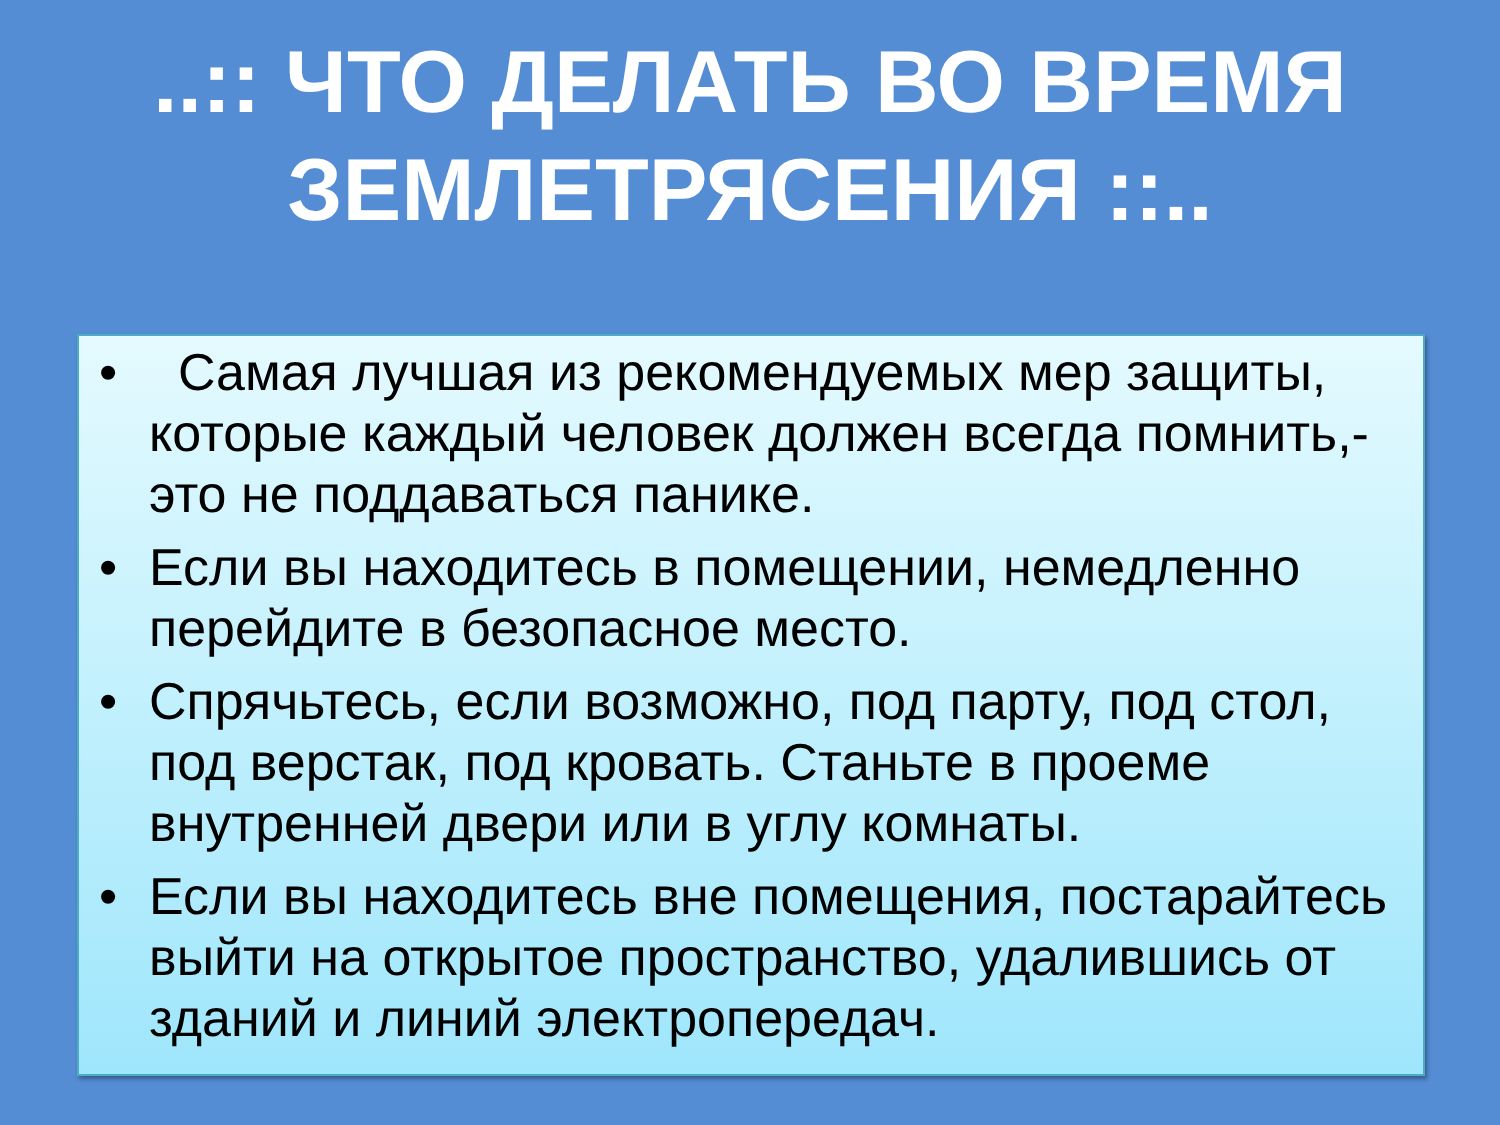..:: ЧТО ДЕЛАТЬ ВО ВРЕМЯ
ЗЕМЛЕТРЯСЕНИЯ ::..
• Самая лучшая из рекомендуемых мер защиты, которые каждый человек должен всегда помнить,-это не поддаваться панике.
• Если вы находитесь в помещении, немедленно перейдите в безопасное место.
• Спрячьтесь, если возможно, под парту, под стол, под верстак, под кровать. Станьте в проеме внутренней двери или в углу комнаты.
• Если вы находитесь вне помещения, постарайтесь выйти на открытое пространство, удалившись от зданий и линий электропередач.